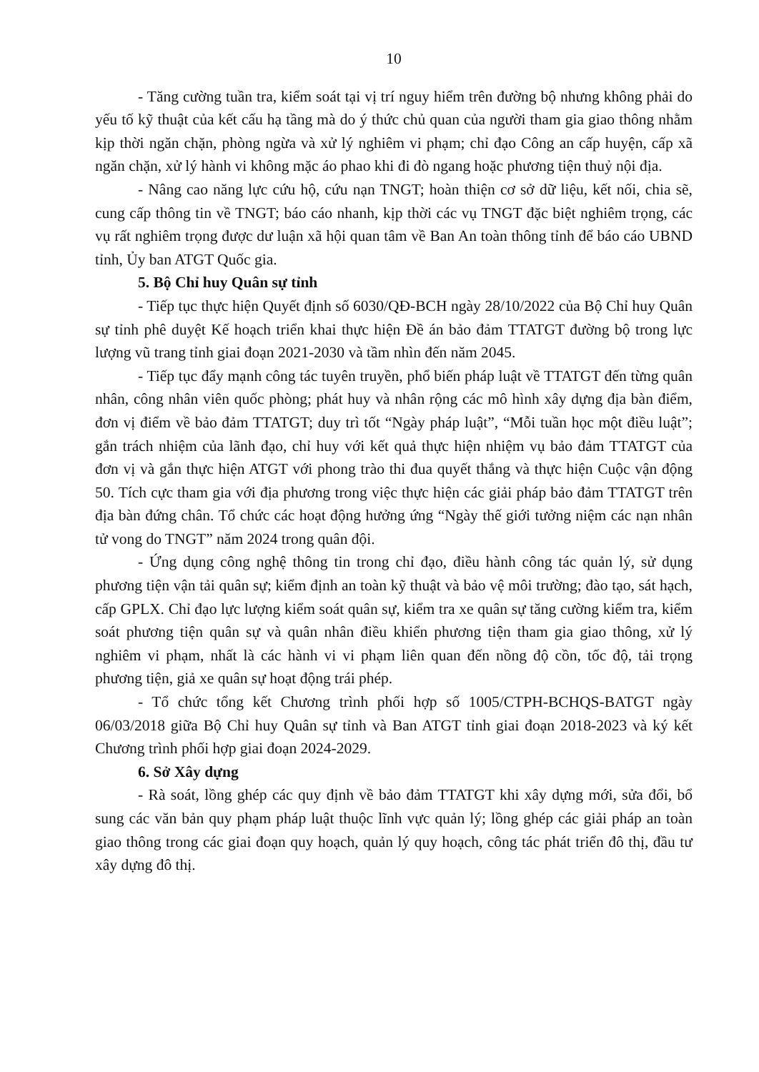10
- Tăng cường tuần tra, kiểm soát tại vị trí nguy hiểm trên đường bộ nhưng không phải do yếu tố kỹ thuật của kết cấu hạ tầng mà do ý thức chủ quan của người tham gia giao thông nhằm kịp thời ngăn chặn, phòng ngừa và xử lý nghiêm vi phạm; chỉ đạo Công an cấp huyện, cấp xã ngăn chặn, xử lý hành vi không mặc áo phao khi đi đò ngang hoặc phương tiện thuỷ nội địa.
- Nâng cao năng lực cứu hộ, cứu nạn TNGT; hoàn thiện cơ sở dữ liệu, kết nối, chia sẽ, cung cấp thông tin về TNGT; báo cáo nhanh, kịp thời các vụ TNGT đặc biệt nghiêm trọng, các vụ rất nghiêm trọng được dư luận xã hội quan tâm về Ban An toàn thông tỉnh để báo cáo UBND tỉnh, Ủy ban ATGT Quốc gia.
5. Bộ Chỉ huy Quân sự tỉnh
- Tiếp tục thực hiện Quyết định số 6030/QĐ-BCH ngày 28/10/2022 của Bộ Chỉ huy Quân sự tỉnh phê duyệt Kế hoạch triển khai thực hiện Đề án bảo đảm TTATGT đường bộ trong lực lượng vũ trang tỉnh giai đoạn 2021-2030 và tầm nhìn đến năm 2045.
- Tiếp tục đẩy mạnh công tác tuyên truyền, phổ biến pháp luật về TTATGT đến từng quân nhân, công nhân viên quốc phòng; phát huy và nhân rộng các mô hình xây dựng địa bàn điểm, đơn vị điểm về bảo đảm TTATGT; duy trì tốt “Ngày pháp luật”, “Mỗi tuần học một điều luật”; gắn trách nhiệm của lãnh đạo, chỉ huy với kết quả thực hiện nhiệm vụ bảo đảm TTATGT của đơn vị và gắn thực hiện ATGT với phong trào thi đua quyết thắng và thực hiện Cuộc vận động 50. Tích cực tham gia với địa phương trong việc thực hiện các giải pháp bảo đảm TTATGT trên địa bàn đứng chân. Tổ chức các hoạt động hưởng ứng “Ngày thế giới tưởng niệm các nạn nhân tử vong do TNGT” năm 2024 trong quân đội.
- Ứng dụng công nghệ thông tin trong chỉ đạo, điều hành công tác quản lý, sử dụng phương tiện vận tải quân sự; kiểm định an toàn kỹ thuật và bảo vệ môi trường; đào tạo, sát hạch, cấp GPLX. Chỉ đạo lực lượng kiểm soát quân sự, kiểm tra xe quân sự tăng cường kiểm tra, kiểm soát phương tiện quân sự và quân nhân điều khiển phương tiện tham gia giao thông, xử lý nghiêm vi phạm, nhất là các hành vi vi phạm liên quan đến nồng độ cồn, tốc độ, tải trọng phương tiện, giả xe quân sự hoạt động trái phép.
- Tổ chức tổng kết Chương trình phối hợp số 1005/CTPH-BCHQS-BATGT ngày 06/03/2018 giữa Bộ Chỉ huy Quân sự tỉnh và Ban ATGT tỉnh giai đoạn 2018-2023 và ký kết Chương trình phối hợp giai đoạn 2024-2029.
6. Sở Xây dựng
- Rà soát, lồng ghép các quy định về bảo đảm TTATGT khi xây dựng mới, sửa đổi, bổ sung các văn bản quy phạm pháp luật thuộc lĩnh vực quản lý; lồng ghép các giải pháp an toàn giao thông trong các giai đoạn quy hoạch, quản lý quy hoạch, công tác phát triển đô thị, đầu tư xây dựng đô thị.